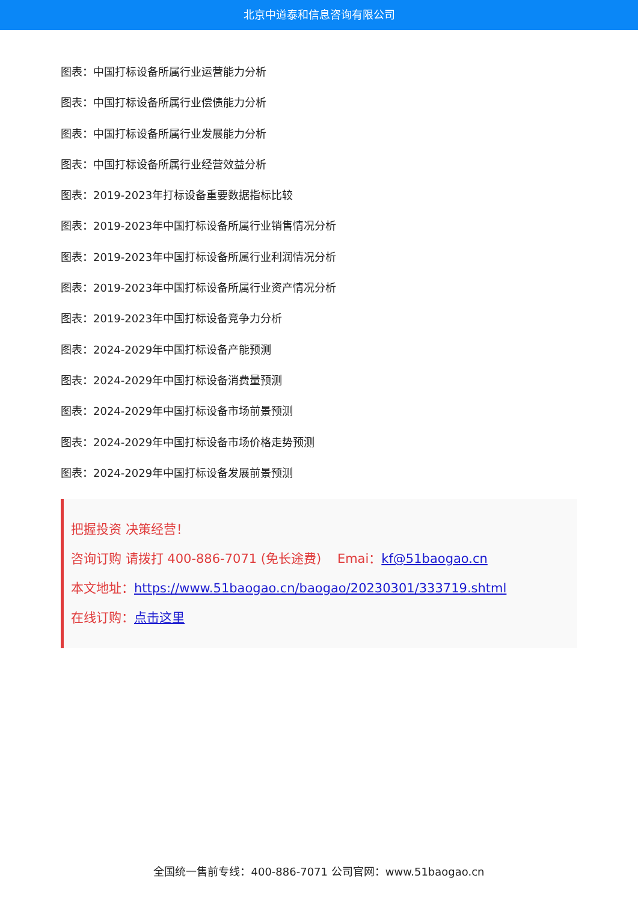北京中道泰和信息咨询有限公司
图表：中国打标设备所属行业运营能力分析
图表：中国打标设备所属行业偿债能力分析
图表：中国打标设备所属行业发展能力分析
图表：中国打标设备所属行业经营效益分析
图表：2019-2023年打标设备重要数据指标比较
图表：2019-2023年中国打标设备所属行业销售情况分析
图表：2019-2023年中国打标设备所属行业利润情况分析
图表：2019-2023年中国打标设备所属行业资产情况分析
图表：2019-2023年中国打标设备竞争力分析
图表：2024-2029年中国打标设备产能预测
图表：2024-2029年中国打标设备消费量预测
图表：2024-2029年中国打标设备市场前景预测
图表：2024-2029年中国打标设备市场价格走势预测
图表：2024-2029年中国打标设备发展前景预测
把握投资 决策经营！
咨询订购 请拨打 400-886-7071 (免长途费) Emai：kf@51baogao.cn
本文地址：https://www.51baogao.cn/baogao/20230301/333719.shtml
在线订购：点击这里
全国统一售前专线：400-886-7071 公司官网：www.51baogao.cn